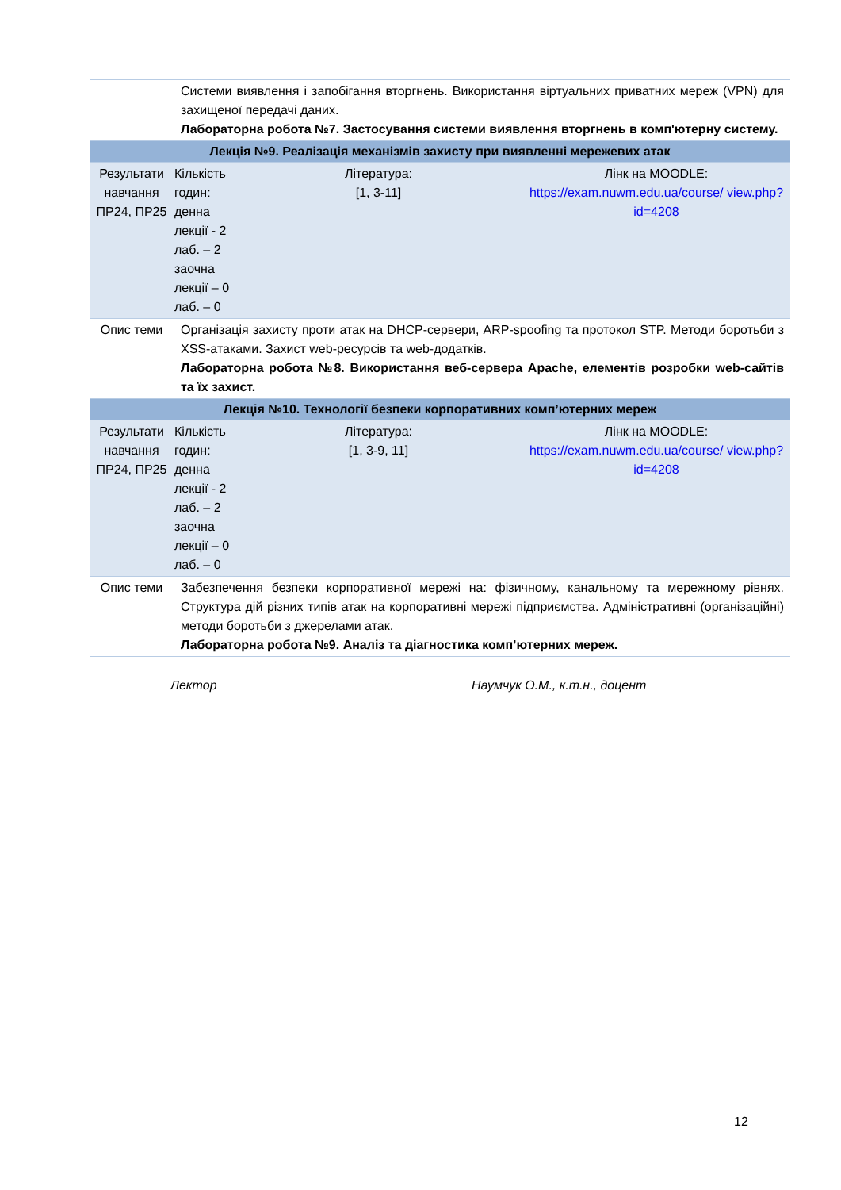| | Системи виявлення і запобігання вторгнень. Використання віртуальних приватних мереж (VPN) для захищеної передачі даних. Лабораторна робота №7. Застосування системи виявлення вторгнень в комп'ютерну систему. | | |
| Лекція №9. Реалізація механізмів захисту при виявленні мережевих атак | | | |
| Результати навчання ПР24, ПР25 | Кількість годин: денна лекції - 2 лаб. – 2 заочна лекції – 0 лаб. – 0 | Література: [1, 3-11] | Лінк на MOODLE: https://exam.nuwm.edu.ua/course/ view.php?id=4208 |
| Опис теми | Організація захисту проти атак на DHCP-сервери, ARP-spoofing та протокол STP. Методи боротьби з XSS-атаками. Захист web-ресурсів та web-додатків. Лабораторна робота №8. Використання веб-сервера Apache, елементів розробки web-сайтів та їх захист. | | |
| Лекція №10. Технології безпеки корпоративних комп’ютерних мереж | | | |
| Результати навчання ПР24, ПР25 | Кількість годин: денна лекції - 2 лаб. – 2 заочна лекції – 0 лаб. – 0 | Література: [1, 3-9, 11] | Лінк на MOODLE: https://exam.nuwm.edu.ua/course/ view.php?id=4208 |
| Опис теми | Забезпечення безпеки корпоративної мережі на: фізичному, канальному та мережному рівнях. Структура дій різних типів атак на корпоративні мережі підприємства. Адміністративні (організаційні) методи боротьби з джерелами атак. Лабораторна робота №9. Аналіз та діагностика комп’ютерних мереж. | | |
Лектор Наумчук О.М., к.т.н., доцент
12